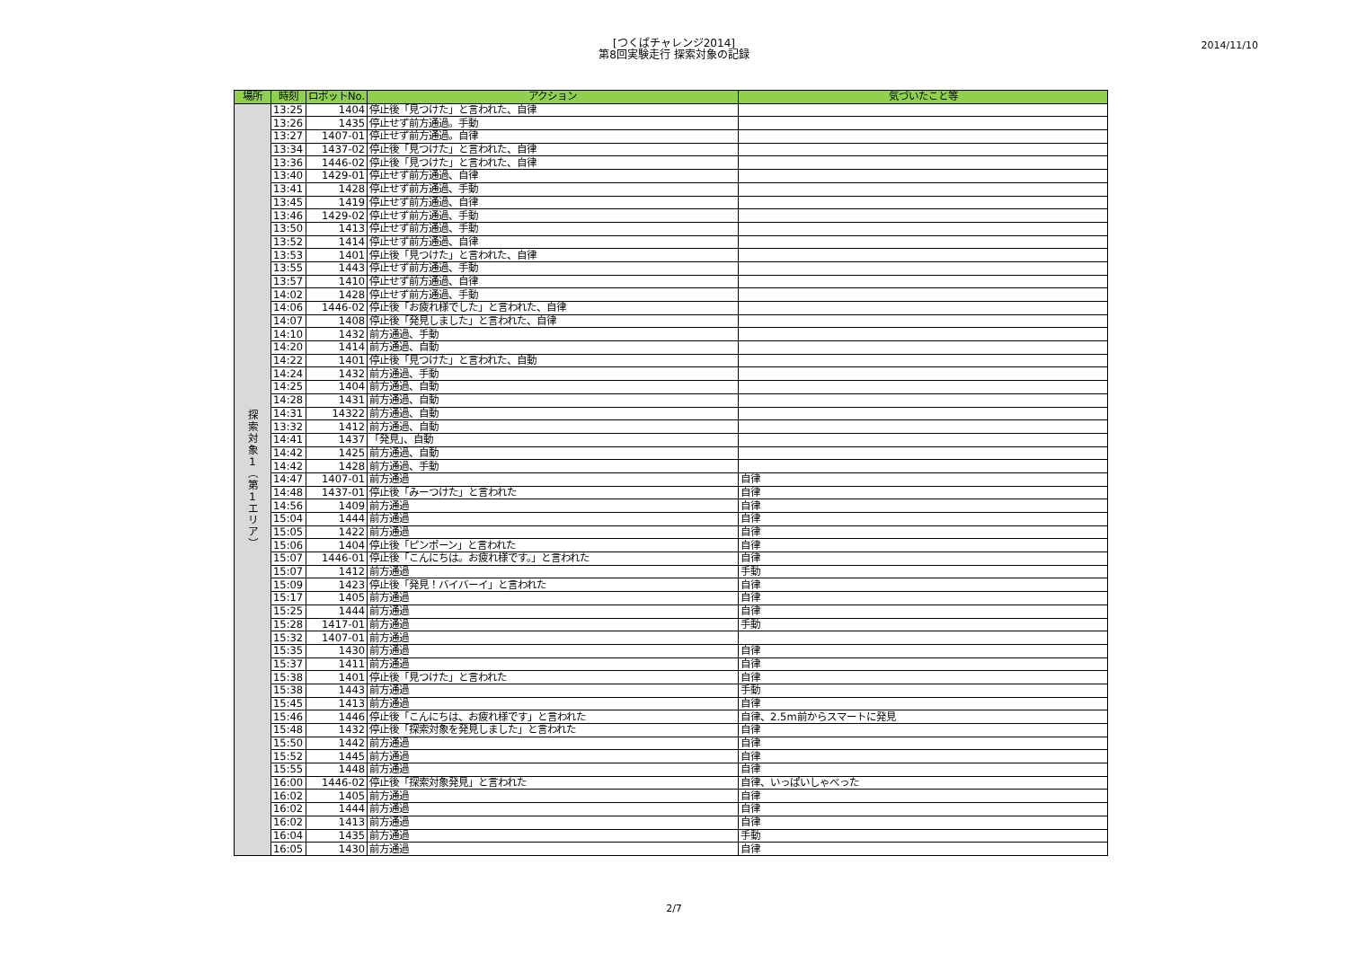[つくばチャレンジ2014]
第8回実験走行 探索対象の記録
2014/11/10
| 場所 | 時刻 | ロボットNo. | アクション | 気づいたこと等 |
| --- | --- | --- | --- | --- |
| 探 索 対 象 1 ︵ 第 1 エ リ ア ︶ | 13:25 | 1404 | 停止後「見つけた」と言われた、自律 | |
| | 13:26 | 1435 | 停止せず前方通過。手動 | |
| | 13:27 | 1407-01 | 停止せず前方通過。自律 | |
| | 13:34 | 1437-02 | 停止後「見つけた」と言われた、自律 | |
| | 13:36 | 1446-02 | 停止後「見つけた」と言われた、自律 | |
| | 13:40 | 1429-01 | 停止せず前方通過、自律 | |
| | 13:41 | 1428 | 停止せず前方通過、手動 | |
| | 13:45 | 1419 | 停止せず前方通過、自律 | |
| | 13:46 | 1429-02 | 停止せず前方通過、手動 | |
| | 13:50 | 1413 | 停止せず前方通過、手動 | |
| | 13:52 | 1414 | 停止せず前方通過、自律 | |
| | 13:53 | 1401 | 停止後「見つけた」と言われた、自律 | |
| | 13:55 | 1443 | 停止せず前方通過、手動 | |
| | 13:57 | 1410 | 停止せず前方通過、自律 | |
| | 14:02 | 1428 | 停止せず前方通過、手動 | |
| | 14:06 | 1446-02 | 停止後「お疲れ様でした」と言われた、自律 | |
| | 14:07 | 1408 | 停止後「発見しました」と言われた、自律 | |
| | 14:10 | 1432 | 前方通過、手動 | |
| | 14:20 | 1414 | 前方通過、自動 | |
| | 14:22 | 1401 | 停止後「見つけた」と言われた、自動 | |
| | 14:24 | 1432 | 前方通過、手動 | |
| | 14:25 | 1404 | 前方通過、自動 | |
| | 14:28 | 1431 | 前方通過、自動 | |
| | 14:31 | 14322 | 前方通過、自動 | |
| | 13:32 | 1412 | 前方通過、自動 | |
| | 14:41 | 1437 | 「発見」、自動 | |
| | 14:42 | 1425 | 前方通過、自動 | |
| | 14:42 | 1428 | 前方通過、手動 | |
| | 14:47 | 1407-01 | 前方通過 | 自律 |
| | 14:48 | 1437-01 | 停止後「みーつけた」と言われた | 自律 |
| | 14:56 | 1409 | 前方通過 | 自律 |
| | 15:04 | 1444 | 前方通過 | 自律 |
| | 15:05 | 1422 | 前方通過 | 自律 |
| | 15:06 | 1404 | 停止後「ピンポーン」と言われた | 自律 |
| | 15:07 | 1446-01 | 停止後「こんにちは。お疲れ様です。」と言われた | 自律 |
| | 15:07 | 1412 | 前方通過 | 手動 |
| | 15:09 | 1423 | 停止後「発見！バイバーイ」と言われた | 自律 |
| | 15:17 | 1405 | 前方通過 | 自律 |
| | 15:25 | 1444 | 前方通過 | 自律 |
| | 15:28 | 1417-01 | 前方通過 | 手動 |
| | 15:32 | 1407-01 | 前方通過 | |
| | 15:35 | 1430 | 前方通過 | 自律 |
| | 15:37 | 1411 | 前方通過 | 自律 |
| | 15:38 | 1401 | 停止後「見つけた」と言われた | 自律 |
| | 15:38 | 1443 | 前方通過 | 手動 |
| | 15:45 | 1413 | 前方通過 | 自律 |
| | 15:46 | 1446 | 停止後「こんにちは、お疲れ様です」と言われた | 自律、2.5m前からスマートに発見 |
| | 15:48 | 1432 | 停止後「探索対象を発見しました」と言われた | 自律 |
| | 15:50 | 1442 | 前方通過 | 自律 |
| | 15:52 | 1445 | 前方通過 | 自律 |
| | 15:55 | 1448 | 前方通過 | 自律 |
| | 16:00 | 1446-02 | 停止後「探索対象発見」と言われた | 自律、いっぱいしゃべった |
| | 16:02 | 1405 | 前方通過 | 自律 |
| | 16:02 | 1444 | 前方通過 | 自律 |
| | 16:02 | 1413 | 前方通過 | 自律 |
| | 16:04 | 1435 | 前方通過 | 手動 |
| | 16:05 | 1430 | 前方通過 | 自律 |
2/7